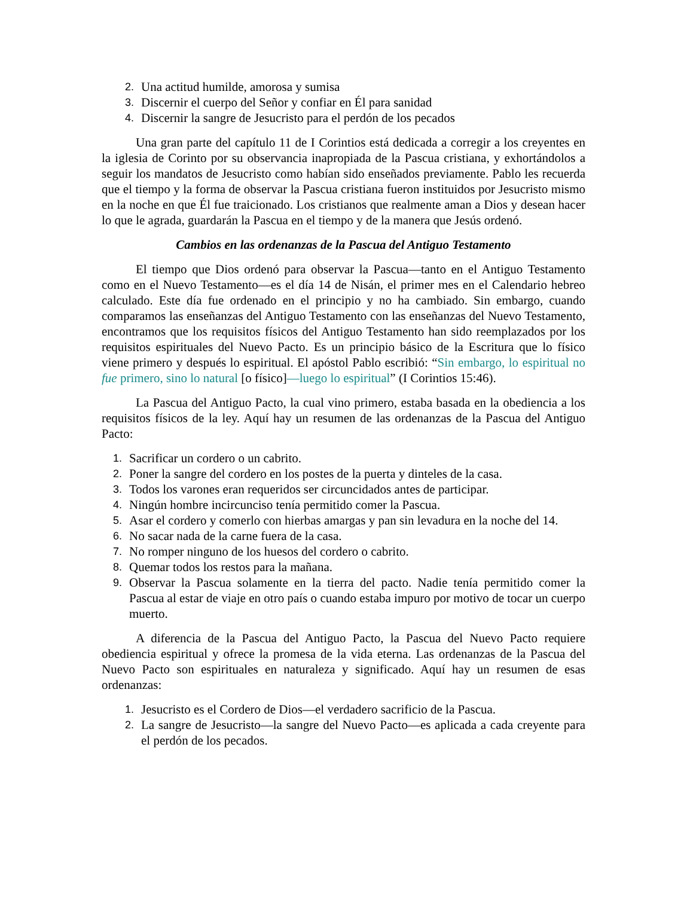2. Una actitud humilde, amorosa y sumisa
3. Discernir el cuerpo del Señor y confiar en Él para sanidad
4. Discernir la sangre de Jesucristo para el perdón de los pecados
Una gran parte del capítulo 11 de I Corintios está dedicada a corregir a los creyentes en la iglesia de Corinto por su observancia inapropiada de la Pascua cristiana, y exhortándolos a seguir los mandatos de Jesucristo como habían sido enseñados previamente. Pablo les recuerda que el tiempo y la forma de observar la Pascua cristiana fueron instituidos por Jesucristo mismo en la noche en que Él fue traicionado. Los cristianos que realmente aman a Dios y desean hacer lo que le agrada, guardarán la Pascua en el tiempo y de la manera que Jesús ordenó.
Cambios en las ordenanzas de la Pascua del Antiguo Testamento
El tiempo que Dios ordenó para observar la Pascua—tanto en el Antiguo Testamento como en el Nuevo Testamento—es el día 14 de Nisán, el primer mes en el Calendario hebreo calculado. Este día fue ordenado en el principio y no ha cambiado. Sin embargo, cuando comparamos las enseñanzas del Antiguo Testamento con las enseñanzas del Nuevo Testamento, encontramos que los requisitos físicos del Antiguo Testamento han sido reemplazados por los requisitos espirituales del Nuevo Pacto. Es un principio básico de la Escritura que lo físico viene primero y después lo espiritual. El apóstol Pablo escribió: “Sin embargo, lo espiritual no fue primero, sino lo natural [o físico]—luego lo espiritual” (I Corintios 15:46).
La Pascua del Antiguo Pacto, la cual vino primero, estaba basada en la obediencia a los requisitos físicos de la ley. Aquí hay un resumen de las ordenanzas de la Pascua del Antiguo Pacto:
1. Sacrificar un cordero o un cabrito.
2. Poner la sangre del cordero en los postes de la puerta y dinteles de la casa.
3. Todos los varones eran requeridos ser circuncidados antes de participar.
4. Ningún hombre incircunciso tenía permitido comer la Pascua.
5. Asar el cordero y comerlo con hierbas amargas y pan sin levadura en la noche del 14.
6. No sacar nada de la carne fuera de la casa.
7. No romper ninguno de los huesos del cordero o cabrito.
8. Quemar todos los restos para la mañana.
9. Observar la Pascua solamente en la tierra del pacto. Nadie tenía permitido comer la Pascua al estar de viaje en otro país o cuando estaba impuro por motivo de tocar un cuerpo muerto.
A diferencia de la Pascua del Antiguo Pacto, la Pascua del Nuevo Pacto requiere obediencia espiritual y ofrece la promesa de la vida eterna. Las ordenanzas de la Pascua del Nuevo Pacto son espirituales en naturaleza y significado. Aquí hay un resumen de esas ordenanzas:
1. Jesucristo es el Cordero de Dios—el verdadero sacrificio de la Pascua.
2. La sangre de Jesucristo—la sangre del Nuevo Pacto—es aplicada a cada creyente para el perdón de los pecados.